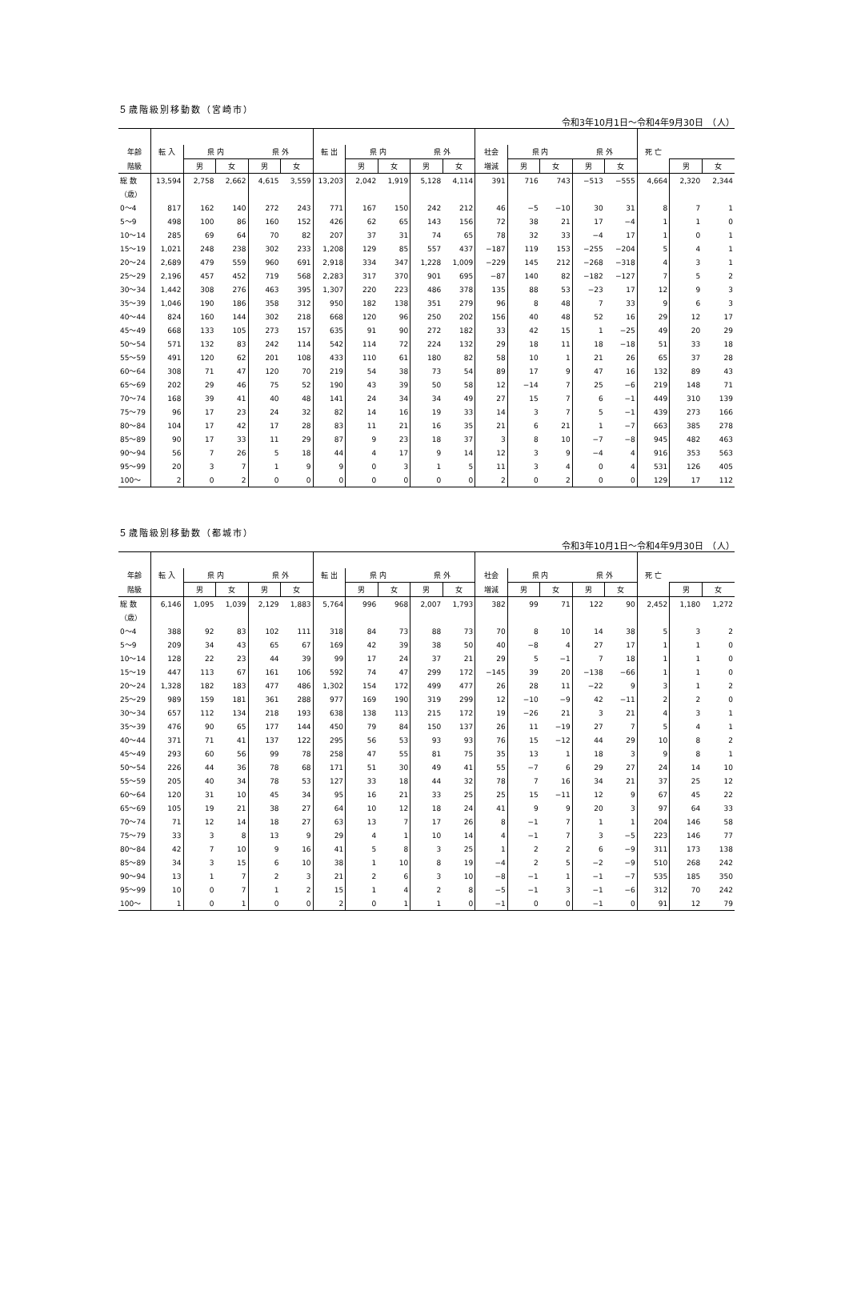５歳階級別移動数（宮崎市）
令和3年10月1日～令和4年9月30日　（人）
| 年齢 | 転 入 | 県 内 | | 県 外 | | 転 出 | 県 内 | | 県 外 | | 社会 | 県 内 | | 県 外 | | 死 亡 | | |
| --- | --- | --- | --- | --- | --- | --- | --- | --- | --- | --- | --- | --- | --- | --- | --- | --- | --- | --- |
| 階級 | | 男 | 女 | 男 | 女 | | 男 | 女 | 男 | 女 | 増減 | 男 | 女 | 男 | 女 | | 男 | 女 |
| 総 数 | 13,594 | 2,758 | 2,662 | 4,615 | 3,559 | 13,203 | 2,042 | 1,919 | 5,128 | 4,114 | 391 | 716 | 743 | −513 | −555 | 4,664 | 2,320 | 2,344 |
| （歳） | | | | | | | | | | | | | | | | | | |
| 0～4 | 817 | 162 | 140 | 272 | 243 | 771 | 167 | 150 | 242 | 212 | 46 | −5 | −10 | 30 | 31 | 8 | 7 | 1 |
| 5～9 | 498 | 100 | 86 | 160 | 152 | 426 | 62 | 65 | 143 | 156 | 72 | 38 | 21 | 17 | −4 | 1 | 1 | 0 |
| 10～14 | 285 | 69 | 64 | 70 | 82 | 207 | 37 | 31 | 74 | 65 | 78 | 32 | 33 | −4 | 17 | 1 | 0 | 1 |
| 15～19 | 1,021 | 248 | 238 | 302 | 233 | 1,208 | 129 | 85 | 557 | 437 | −187 | 119 | 153 | −255 | −204 | 5 | 4 | 1 |
| 20～24 | 2,689 | 479 | 559 | 960 | 691 | 2,918 | 334 | 347 | 1,228 | 1,009 | −229 | 145 | 212 | −268 | −318 | 4 | 3 | 1 |
| 25～29 | 2,196 | 457 | 452 | 719 | 568 | 2,283 | 317 | 370 | 901 | 695 | −87 | 140 | 82 | −182 | −127 | 7 | 5 | 2 |
| 30～34 | 1,442 | 308 | 276 | 463 | 395 | 1,307 | 220 | 223 | 486 | 378 | 135 | 88 | 53 | −23 | 17 | 12 | 9 | 3 |
| 35～39 | 1,046 | 190 | 186 | 358 | 312 | 950 | 182 | 138 | 351 | 279 | 96 | 8 | 48 | 7 | 33 | 9 | 6 | 3 |
| 40～44 | 824 | 160 | 144 | 302 | 218 | 668 | 120 | 96 | 250 | 202 | 156 | 40 | 48 | 52 | 16 | 29 | 12 | 17 |
| 45～49 | 668 | 133 | 105 | 273 | 157 | 635 | 91 | 90 | 272 | 182 | 33 | 42 | 15 | 1 | −25 | 49 | 20 | 29 |
| 50～54 | 571 | 132 | 83 | 242 | 114 | 542 | 114 | 72 | 224 | 132 | 29 | 18 | 11 | 18 | −18 | 51 | 33 | 18 |
| 55～59 | 491 | 120 | 62 | 201 | 108 | 433 | 110 | 61 | 180 | 82 | 58 | 10 | 1 | 21 | 26 | 65 | 37 | 28 |
| 60～64 | 308 | 71 | 47 | 120 | 70 | 219 | 54 | 38 | 73 | 54 | 89 | 17 | 9 | 47 | 16 | 132 | 89 | 43 |
| 65～69 | 202 | 29 | 46 | 75 | 52 | 190 | 43 | 39 | 50 | 58 | 12 | −14 | 7 | 25 | −6 | 219 | 148 | 71 |
| 70～74 | 168 | 39 | 41 | 40 | 48 | 141 | 24 | 34 | 34 | 49 | 27 | 15 | 7 | 6 | −1 | 449 | 310 | 139 |
| 75～79 | 96 | 17 | 23 | 24 | 32 | 82 | 14 | 16 | 19 | 33 | 14 | 3 | 7 | 5 | −1 | 439 | 273 | 166 |
| 80～84 | 104 | 17 | 42 | 17 | 28 | 83 | 11 | 21 | 16 | 35 | 21 | 6 | 21 | 1 | −7 | 663 | 385 | 278 |
| 85～89 | 90 | 17 | 33 | 11 | 29 | 87 | 9 | 23 | 18 | 37 | 3 | 8 | 10 | −7 | −8 | 945 | 482 | 463 |
| 90～94 | 56 | 7 | 26 | 5 | 18 | 44 | 4 | 17 | 9 | 14 | 12 | 3 | 9 | −4 | 4 | 916 | 353 | 563 |
| 95～99 | 20 | 3 | 7 | 1 | 9 | 9 | 0 | 3 | 1 | 5 | 11 | 3 | 4 | 0 | 4 | 531 | 126 | 405 |
| 100～ | 2 | 0 | 2 | 0 | 0 | 0 | 0 | 0 | 0 | 0 | 2 | 0 | 2 | 0 | 0 | 129 | 17 | 112 |
５歳階級別移動数（都城市）
令和3年10月1日～令和4年9月30日　（人）
| 年齢 | 転 入 | 県 内 | | 県 外 | | 転 出 | 県 内 | | 県 外 | | 社会 | 県 内 | | 県 外 | | 死 亡 | | |
| --- | --- | --- | --- | --- | --- | --- | --- | --- | --- | --- | --- | --- | --- | --- | --- | --- | --- | --- |
| 階級 | | 男 | 女 | 男 | 女 | | 男 | 女 | 男 | 女 | 増減 | 男 | 女 | 男 | 女 | | 男 | 女 |
| 総 数 | 6,146 | 1,095 | 1,039 | 2,129 | 1,883 | 5,764 | 996 | 968 | 2,007 | 1,793 | 382 | 99 | 71 | 122 | 90 | 2,452 | 1,180 | 1,272 |
| （歳） | | | | | | | | | | | | | | | | | | |
| 0～4 | 388 | 92 | 83 | 102 | 111 | 318 | 84 | 73 | 88 | 73 | 70 | 8 | 10 | 14 | 38 | 5 | 3 | 2 |
| 5～9 | 209 | 34 | 43 | 65 | 67 | 169 | 42 | 39 | 38 | 50 | 40 | −8 | 4 | 27 | 17 | 1 | 1 | 0 |
| 10～14 | 128 | 22 | 23 | 44 | 39 | 99 | 17 | 24 | 37 | 21 | 29 | 5 | −1 | 7 | 18 | 1 | 1 | 0 |
| 15～19 | 447 | 113 | 67 | 161 | 106 | 592 | 74 | 47 | 299 | 172 | −145 | 39 | 20 | −138 | −66 | 1 | 1 | 0 |
| 20～24 | 1,328 | 182 | 183 | 477 | 486 | 1,302 | 154 | 172 | 499 | 477 | 26 | 28 | 11 | −22 | 9 | 3 | 1 | 2 |
| 25～29 | 989 | 159 | 181 | 361 | 288 | 977 | 169 | 190 | 319 | 299 | 12 | −10 | −9 | 42 | −11 | 2 | 2 | 0 |
| 30～34 | 657 | 112 | 134 | 218 | 193 | 638 | 138 | 113 | 215 | 172 | 19 | −26 | 21 | 3 | 21 | 4 | 3 | 1 |
| 35～39 | 476 | 90 | 65 | 177 | 144 | 450 | 79 | 84 | 150 | 137 | 26 | 11 | −19 | 27 | 7 | 5 | 4 | 1 |
| 40～44 | 371 | 71 | 41 | 137 | 122 | 295 | 56 | 53 | 93 | 93 | 76 | 15 | −12 | 44 | 29 | 10 | 8 | 2 |
| 45～49 | 293 | 60 | 56 | 99 | 78 | 258 | 47 | 55 | 81 | 75 | 35 | 13 | 1 | 18 | 3 | 9 | 8 | 1 |
| 50～54 | 226 | 44 | 36 | 78 | 68 | 171 | 51 | 30 | 49 | 41 | 55 | −7 | 6 | 29 | 27 | 24 | 14 | 10 |
| 55～59 | 205 | 40 | 34 | 78 | 53 | 127 | 33 | 18 | 44 | 32 | 78 | 7 | 16 | 34 | 21 | 37 | 25 | 12 |
| 60～64 | 120 | 31 | 10 | 45 | 34 | 95 | 16 | 21 | 33 | 25 | 25 | 15 | −11 | 12 | 9 | 67 | 45 | 22 |
| 65～69 | 105 | 19 | 21 | 38 | 27 | 64 | 10 | 12 | 18 | 24 | 41 | 9 | 9 | 20 | 3 | 97 | 64 | 33 |
| 70～74 | 71 | 12 | 14 | 18 | 27 | 63 | 13 | 7 | 17 | 26 | 8 | −1 | 7 | 1 | 1 | 204 | 146 | 58 |
| 75～79 | 33 | 3 | 8 | 13 | 9 | 29 | 4 | 1 | 10 | 14 | 4 | −1 | 7 | 3 | −5 | 223 | 146 | 77 |
| 80～84 | 42 | 7 | 10 | 9 | 16 | 41 | 5 | 8 | 3 | 25 | 1 | 2 | 2 | 6 | −9 | 311 | 173 | 138 |
| 85～89 | 34 | 3 | 15 | 6 | 10 | 38 | 1 | 10 | 8 | 19 | −4 | 2 | 5 | −2 | −9 | 510 | 268 | 242 |
| 90～94 | 13 | 1 | 7 | 2 | 3 | 21 | 2 | 6 | 3 | 10 | −8 | −1 | 1 | −1 | −7 | 535 | 185 | 350 |
| 95～99 | 10 | 0 | 7 | 1 | 2 | 15 | 1 | 4 | 2 | 8 | −5 | −1 | 3 | −1 | −6 | 312 | 70 | 242 |
| 100～ | 1 | 0 | 1 | 0 | 0 | 2 | 0 | 1 | 1 | 0 | −1 | 0 | 0 | −1 | 0 | 91 | 12 | 79 |